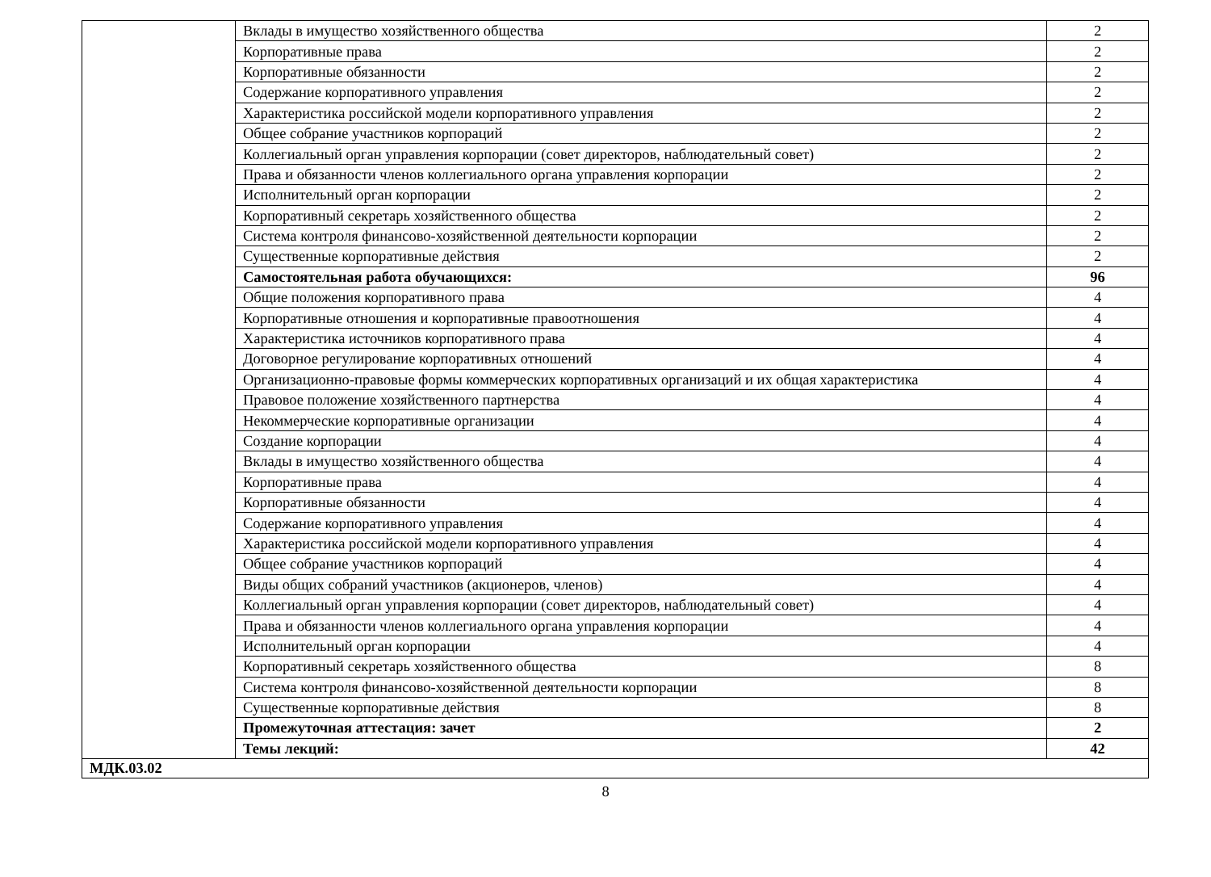| | Вклады в имущество хозяйственного общества | 2 |
| | Корпоративные права | 2 |
| | Корпоративные обязанности | 2 |
| | Содержание корпоративного управления | 2 |
| | Характеристика российской модели корпоративного управления | 2 |
| | Общее собрание участников корпораций | 2 |
| | Коллегиальный орган управления корпорации (совет директоров, наблюдательный совет) | 2 |
| | Права и обязанности членов коллегиального органа управления корпорации | 2 |
| | Исполнительный орган корпорации | 2 |
| | Корпоративный секретарь хозяйственного общества | 2 |
| | Система контроля финансово-хозяйственной деятельности корпорации | 2 |
| | Существенные корпоративные действия | 2 |
| | Самостоятельная работа обучающихся: | 96 |
| | Общие положения корпоративного права | 4 |
| | Корпоративные отношения и корпоративные правоотношения | 4 |
| | Характеристика источников корпоративного права | 4 |
| | Договорное регулирование корпоративных отношений | 4 |
| | Организационно-правовые формы коммерческих корпоративных организаций и их общая характеристика | 4 |
| | Правовое положение хозяйственного партнерства | 4 |
| | Некоммерческие корпоративные организации | 4 |
| | Создание корпорации | 4 |
| | Вклады в имущество хозяйственного общества | 4 |
| | Корпоративные права | 4 |
| | Корпоративные обязанности | 4 |
| | Содержание корпоративного управления | 4 |
| | Характеристика российской модели корпоративного управления | 4 |
| | Общее собрание участников корпораций | 4 |
| | Виды общих собраний участников (акционеров, членов) | 4 |
| | Коллегиальный орган управления корпорации (совет директоров, наблюдательный совет) | 4 |
| | Права и обязанности членов коллегиального органа управления корпорации | 4 |
| | Исполнительный орган корпорации | 4 |
| | Корпоративный секретарь хозяйственного общества | 8 |
| | Система контроля финансово-хозяйственной деятельности корпорации | 8 |
| | Существенные корпоративные действия | 8 |
| | Промежуточная аттестация: зачет | 2 |
| | Темы лекций: | 42 |
| МДК.03.02 | |
8